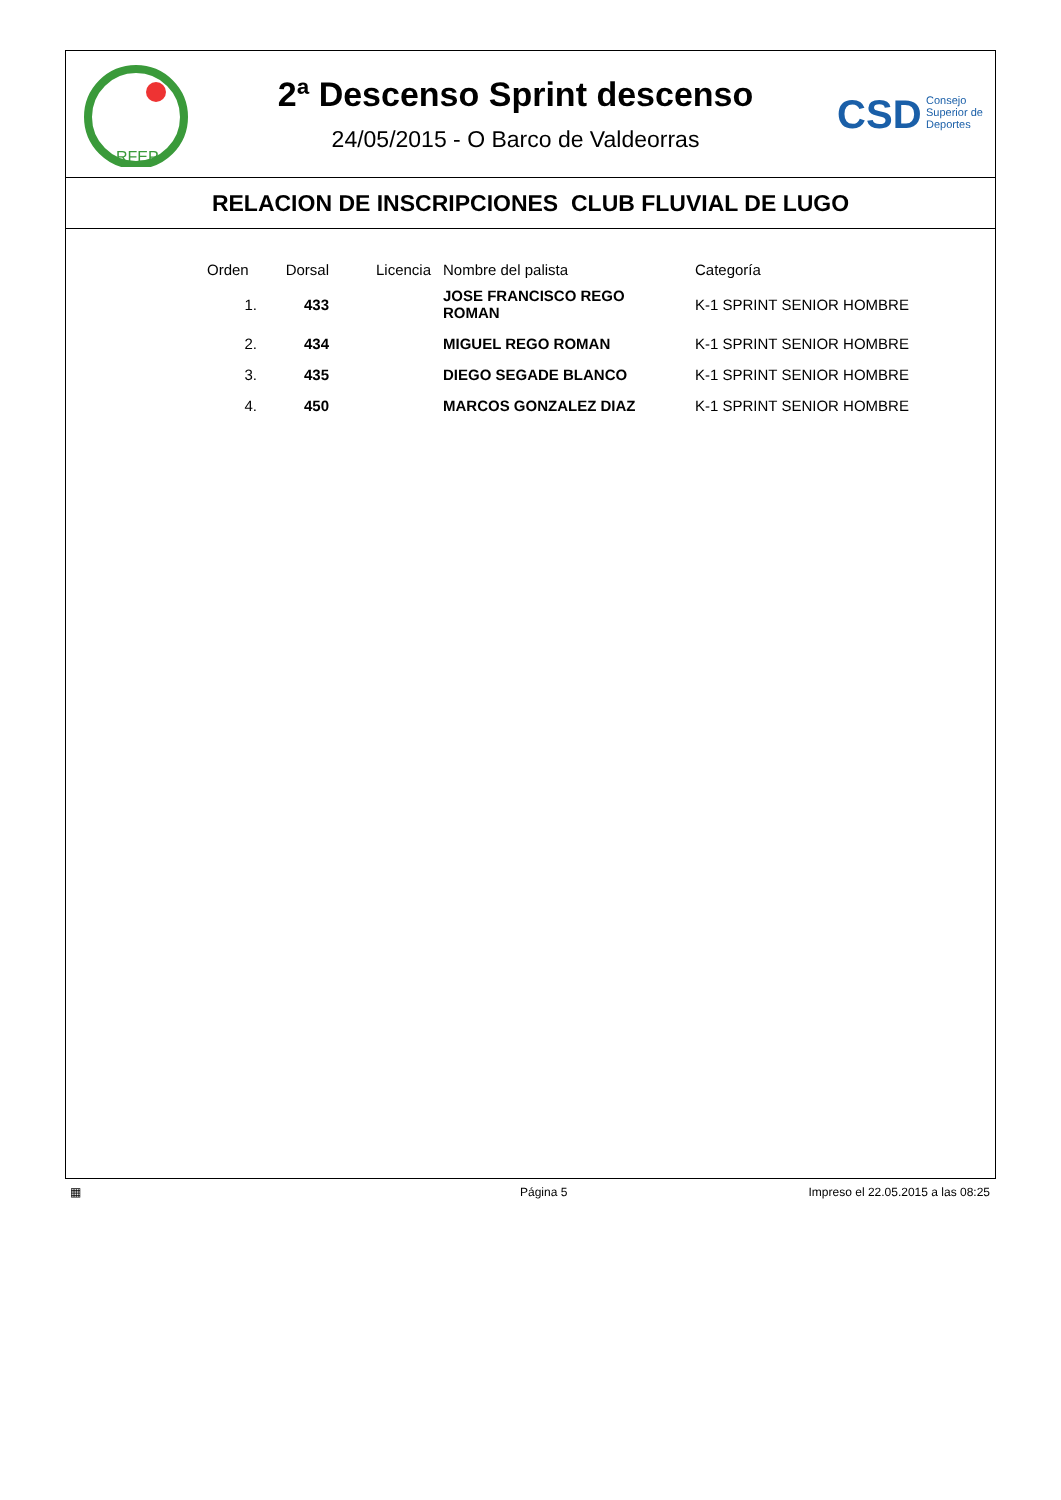RFEP
2ª Descenso Sprint descenso
24/05/2015 - O Barco de Valdeorras
CSD Consejo
Superior de
Deportes
RELACION DE INSCRIPCIONES CLUB FLUVIAL DE LUGO
| Orden | Dorsal | Licencia | Nombre del palista | Categoría |
| --- | --- | --- | --- | --- |
| 1. | 433 | | JOSE FRANCISCO REGO ROMAN | K-1 SPRINT SENIOR HOMBRE |
| 2. | 434 | | MIGUEL REGO ROMAN | K-1 SPRINT SENIOR HOMBRE |
| 3. | 435 | | DIEGO SEGADE BLANCO | K-1 SPRINT SENIOR HOMBRE |
| 4. | 450 | | MARCOS GONZALEZ DIAZ | K-1 SPRINT SENIOR HOMBRE |
▦ Página 5 Impreso el 22.05.2015 a las 08:25